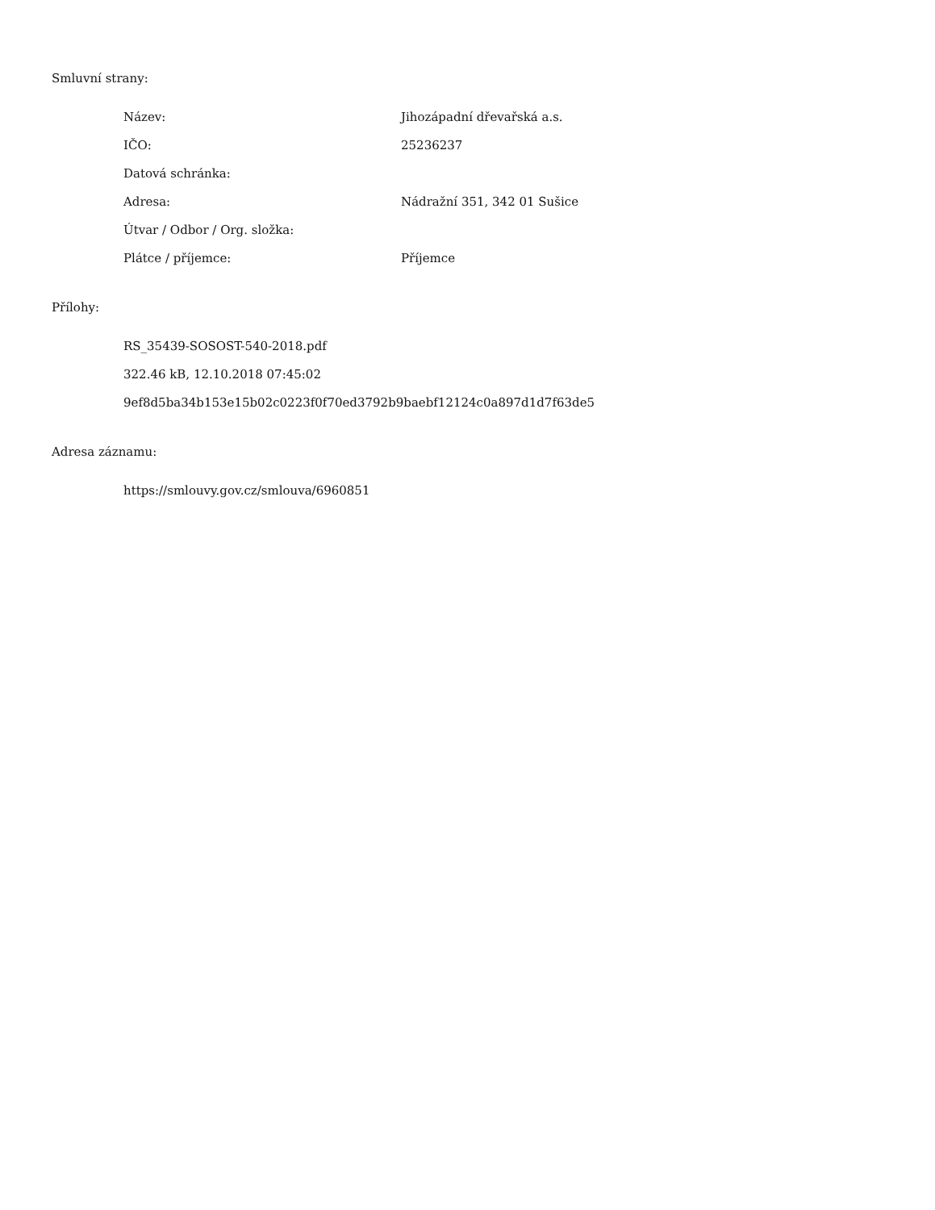Smluvní strany:
| Název: | Jihozápadní dřevařská a.s. |
| IČO: | 25236237 |
| Datová schránka: | |
| Adresa: | Nádražní 351, 342 01 Sušice |
| Útvar / Odbor / Org. složka: | |
| Plátce / příjemce: | Příjemce |
Přílohy:
RS_35439-SOSOST-540-2018.pdf
322.46 kB, 12.10.2018 07:45:02
9ef8d5ba34b153e15b02c0223f0f70ed3792b9baebf12124c0a897d1d7f63de5
Adresa záznamu:
https://smlouvy.gov.cz/smlouva/6960851